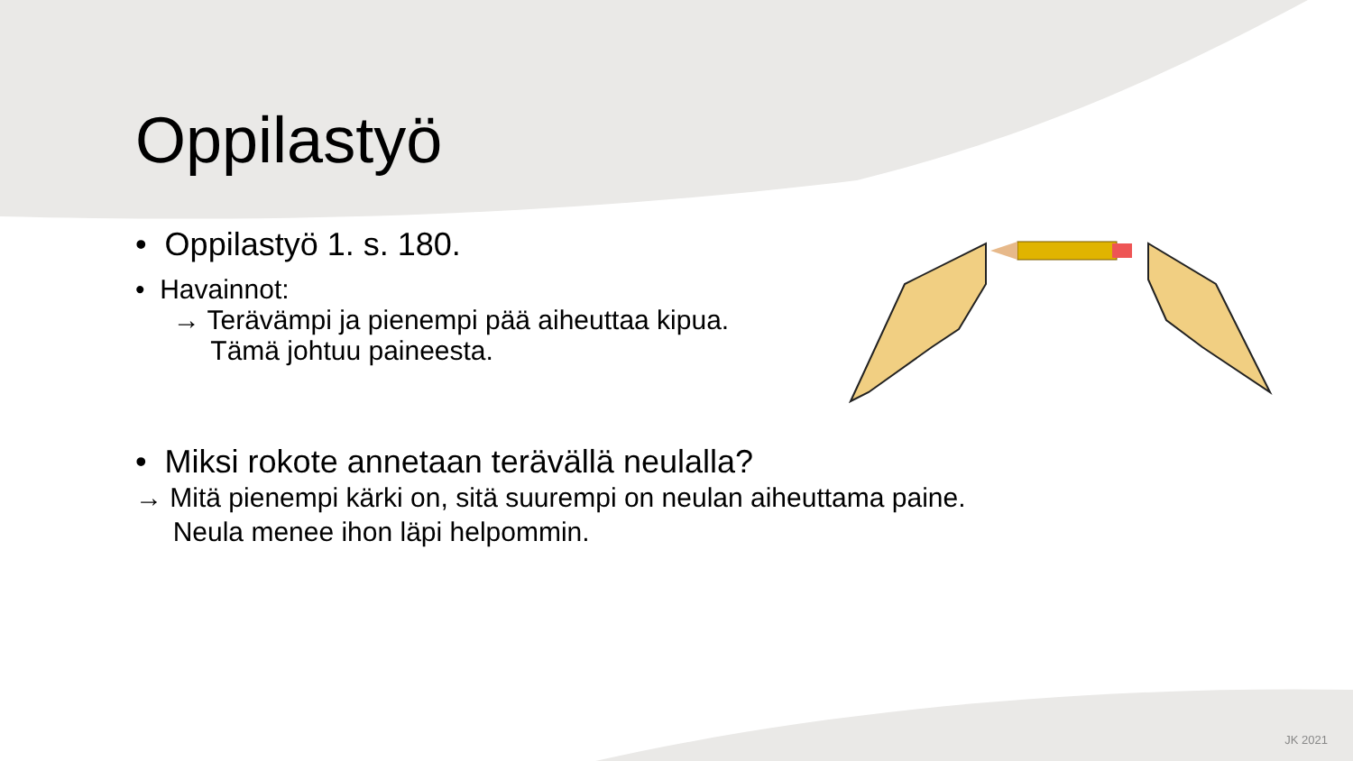Oppilastyö
• Oppilastyö 1. s. 180.
• Havainnot:
→ Terävämpi ja pienempi pää aiheuttaa kipua.
Tämä johtuu paineesta.
• Miksi rokote annetaan terävällä neulalla?
→ Mitä pienempi kärki on, sitä suurempi on neulan aiheuttama paine.
Neula menee ihon läpi helpommin.
JK 2021